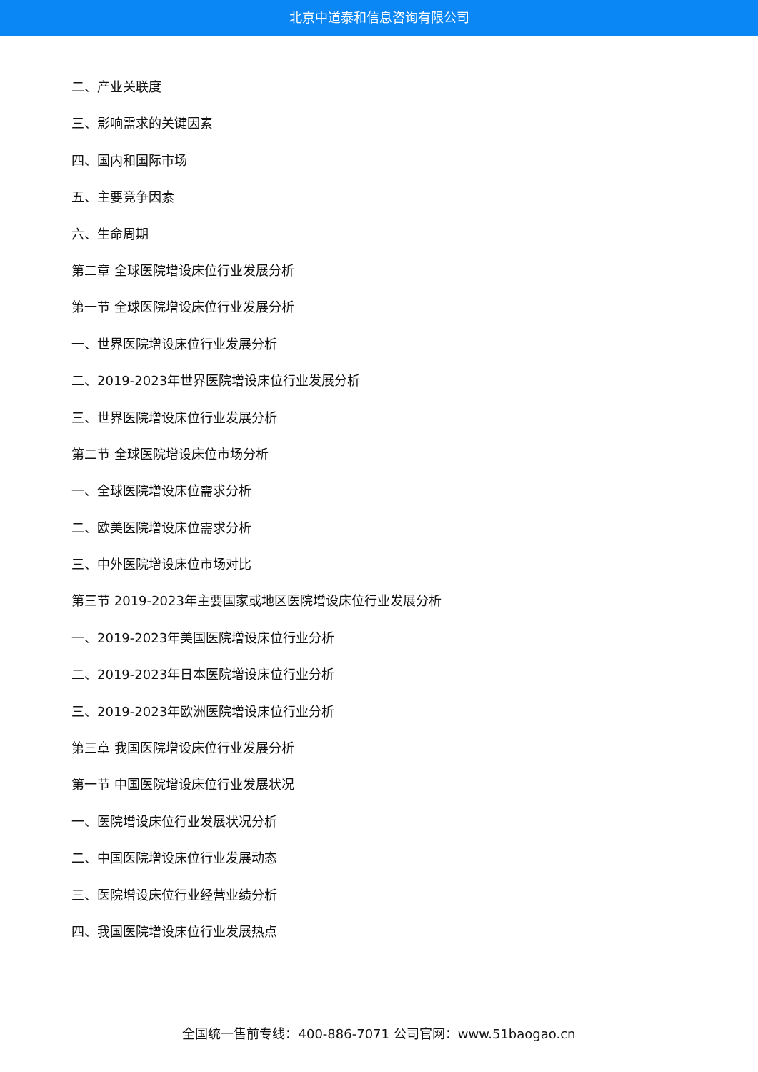北京中道泰和信息咨询有限公司
二、产业关联度
三、影响需求的关键因素
四、国内和国际市场
五、主要竞争因素
六、生命周期
第二章 全球医院增设床位行业发展分析
第一节 全球医院增设床位行业发展分析
一、世界医院增设床位行业发展分析
二、2019-2023年世界医院增设床位行业发展分析
三、世界医院增设床位行业发展分析
第二节 全球医院增设床位市场分析
一、全球医院增设床位需求分析
二、欧美医院增设床位需求分析
三、中外医院增设床位市场对比
第三节 2019-2023年主要国家或地区医院增设床位行业发展分析
一、2019-2023年美国医院增设床位行业分析
二、2019-2023年日本医院增设床位行业分析
三、2019-2023年欧洲医院增设床位行业分析
第三章 我国医院增设床位行业发展分析
第一节 中国医院增设床位行业发展状况
一、医院增设床位行业发展状况分析
二、中国医院增设床位行业发展动态
三、医院增设床位行业经营业绩分析
四、我国医院增设床位行业发展热点
全国统一售前专线：400-886-7071 公司官网：www.51baogao.cn